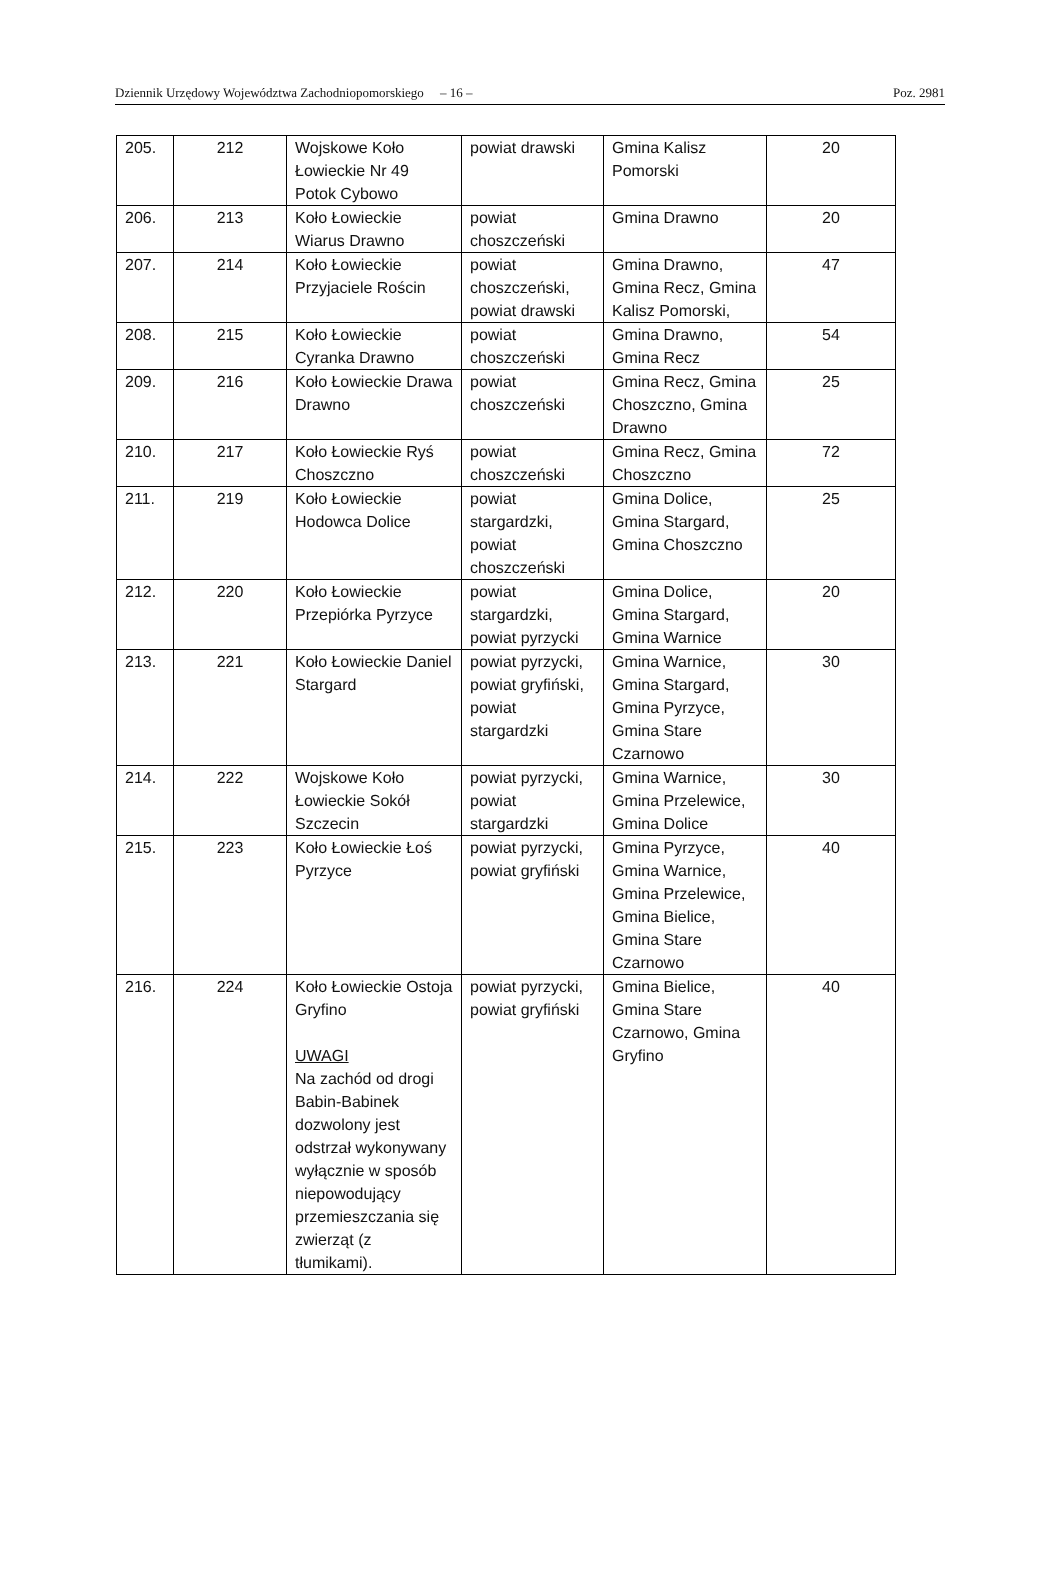Dziennik Urzędowy Województwa Zachodniopomorskiego – 16 – Poz. 2981
| 205. | 212 | Wojskowe Koło Łowieckie Nr 49 Potok Cybowo | powiat drawski | Gmina Kalisz Pomorski | 20 |
| 206. | 213 | Koło Łowieckie Wiarus Drawno | powiat choszczeński | Gmina Drawno | 20 |
| 207. | 214 | Koło Łowieckie Przyjaciele Rościn | powiat choszczeński, powiat drawski | Gmina Drawno, Gmina Recz, Gmina Kalisz Pomorski, | 47 |
| 208. | 215 | Koło Łowieckie Cyranka Drawno | powiat choszczeński | Gmina Drawno, Gmina Recz | 54 |
| 209. | 216 | Koło Łowieckie Drawa Drawno | powiat choszczeński | Gmina Recz, Gmina Choszczno, Gmina Drawno | 25 |
| 210. | 217 | Koło Łowieckie Ryś Choszczno | powiat choszczeński | Gmina Recz, Gmina Choszczno | 72 |
| 211. | 219 | Koło Łowieckie Hodowca Dolice | powiat stargardzki, powiat choszczeński | Gmina Dolice, Gmina Stargard, Gmina Choszczno | 25 |
| 212. | 220 | Koło Łowieckie Przepiórka Pyrzyce | powiat stargardzki, powiat pyrzycki | Gmina Dolice, Gmina Stargard, Gmina Warnice | 20 |
| 213. | 221 | Koło Łowieckie Daniel Stargard | powiat pyrzycki, powiat gryfiński, powiat stargardzki | Gmina Warnice, Gmina Stargard, Gmina Pyrzyce, Gmina Stare Czarnowo | 30 |
| 214. | 222 | Wojskowe Koło Łowieckie Sokół Szczecin | powiat pyrzycki, powiat stargardzki | Gmina Warnice, Gmina Przelewice, Gmina Dolice | 30 |
| 215. | 223 | Koło Łowieckie Łoś Pyrzyce | powiat pyrzycki, powiat gryfiński | Gmina Pyrzyce, Gmina Warnice, Gmina Przelewice, Gmina Bielice, Gmina Stare Czarnowo | 40 |
| 216. | 224 | Koło Łowieckie Ostoja Gryfino UWAGI Na zachód od drogi Babin-Babinek dozwolony jest odstrzał wykonywany wyłącznie w sposób niepowodujący przemieszczania się zwierząt (z tłumikami). | powiat pyrzycki, powiat gryfiński | Gmina Bielice, Gmina Stare Czarnowo, Gmina Gryfino | 40 |